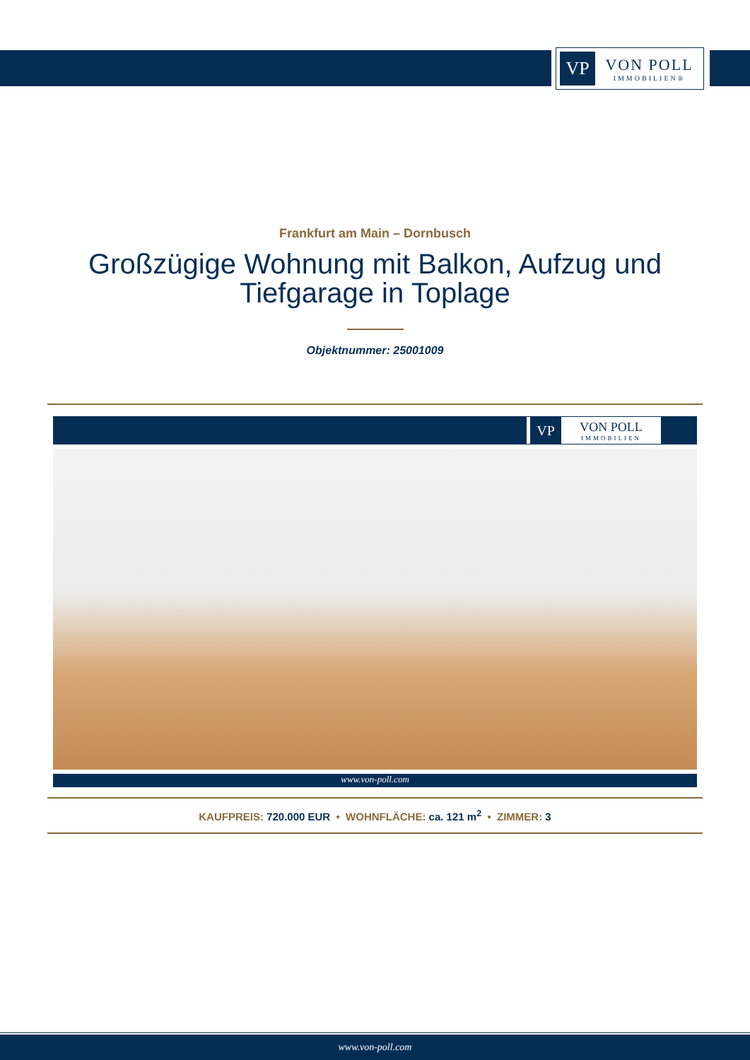VP
VON POLL
IMMOBILIEN®
Frankfurt am Main – Dornbusch
Großzügige Wohnung mit Balkon, Aufzug und Tiefgarage in Toplage
Objektnummer: 25001009
VP
VON POLL
IMMOBILIEN
www.von-poll.com
KAUFPREIS: 720.000 EUR • WOHNFLÄCHE: ca. 121 m<sup>2</sup> • ZIMMER: 3
www.von-poll.com